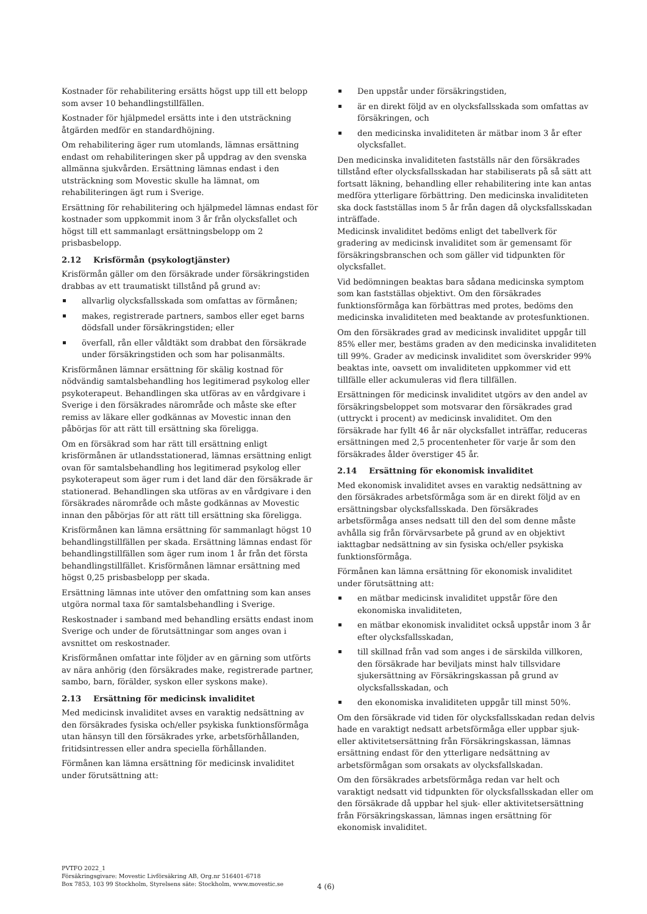Kostnader för rehabilitering ersätts högst upp till ett belopp som avser 10 behandlingstillfällen.
Kostnader för hjälpmedel ersätts inte i den utsträckning åtgärden medför en standardhöjning.
Om rehabilitering äger rum utomlands, lämnas ersättning endast om rehabiliteringen sker på uppdrag av den svenska allmänna sjukvården. Ersättning lämnas endast i den utsträckning som Movestic skulle ha lämnat, om rehabiliteringen ägt rum i Sverige.
Ersättning för rehabilitering och hjälpmedel lämnas endast för kostnader som uppkommit inom 3 år från olycksfallet och högst till ett sammanlagt ersättningsbelopp om 2 prisbasbelopp.
2.12 Krisförmån (psykologtjänster)
Krisförmån gäller om den försäkrade under försäkringstiden drabbas av ett traumatiskt tillstånd på grund av:
allvarlig olycksfallsskada som omfattas av förmånen;
makes, registrerade partners, sambos eller eget barns dödsfall under försäkringstiden; eller
överfall, rån eller våldtäkt som drabbat den försäkrade under försäkringstiden och som har polisanmälts.
Krisförmånen lämnar ersättning för skälig kostnad för nödvändig samtalsbehandling hos legitimerad psykolog eller psykoterapeut. Behandlingen ska utföras av en vårdgivare i Sverige i den försäkrades närområde och måste ske efter remiss av läkare eller godkännas av Movestic innan den påbörjas för att rätt till ersättning ska föreligga.
Om en försäkrad som har rätt till ersättning enligt krisförmånen är utlandsstationerad, lämnas ersättning enligt ovan för samtalsbehandling hos legitimerad psykolog eller psykoterapeut som äger rum i det land där den försäkrade är stationerad. Behandlingen ska utföras av en vårdgivare i den försäkrades närområde och måste godkännas av Movestic innan den påbörjas för att rätt till ersättning ska föreligga.
Krisförmånen kan lämna ersättning för sammanlagt högst 10 behandlingstillfällen per skada. Ersättning lämnas endast för behandlingstillfällen som äger rum inom 1 år från det första behandlingstillfället. Krisförmånen lämnar ersättning med högst 0,25 prisbasbelopp per skada.
Ersättning lämnas inte utöver den omfattning som kan anses utgöra normal taxa för samtalsbehandling i Sverige.
Reskostnader i samband med behandling ersätts endast inom Sverige och under de förutsättningar som anges ovan i avsnittet om reskostnader.
Krisförmånen omfattar inte följder av en gärning som utförts av nära anhörig (den försäkrades make, registrerade partner, sambo, barn, förälder, syskon eller syskons make).
2.13 Ersättning för medicinsk invaliditet
Med medicinsk invaliditet avses en varaktig nedsättning av den försäkrades fysiska och/eller psykiska funktionsförmåga utan hänsyn till den försäkrades yrke, arbetsförhållanden, fritidsintressen eller andra speciella förhållanden.
Förmånen kan lämna ersättning för medicinsk invaliditet under förutsättning att:
Den uppstår under försäkringstiden,
är en direkt följd av en olycksfallsskada som omfattas av försäkringen, och
den medicinska invaliditeten är mätbar inom 3 år efter olycksfallet.
Den medicinska invaliditeten fastställs när den försäkrades tillstånd efter olycksfallsskadan har stabiliserats på så sätt att fortsatt läkning, behandling eller rehabilitering inte kan antas medföra ytterligare förbättring. Den medicinska invaliditeten ska dock fastställas inom 5 år från dagen då olycksfallsskadan inträffade.
Medicinsk invaliditet bedöms enligt det tabellverk för gradering av medicinsk invaliditet som är gemensamt för försäkringsbranschen och som gäller vid tidpunkten för olycksfallet.
Vid bedömningen beaktas bara sådana medicinska symptom som kan fastställas objektivt. Om den försäkrades funktionsförmåga kan förbättras med protes, bedöms den medicinska invaliditeten med beaktande av protesfunktionen.
Om den försäkrades grad av medicinsk invaliditet uppgår till 85% eller mer, bestäms graden av den medicinska invaliditeten till 99%. Grader av medicinsk invaliditet som överskrider 99% beaktas inte, oavsett om invaliditeten uppkommer vid ett tillfälle eller ackumuleras vid flera tillfällen.
Ersättningen för medicinsk invaliditet utgörs av den andel av försäkringsbeloppet som motsvarar den försäkrades grad (uttryckt i procent) av medicinsk invaliditet. Om den försäkrade har fyllt 46 år när olycksfallet inträffar, reduceras ersättningen med 2,5 procentenheter för varje år som den försäkrades ålder överstiger 45 år.
2.14 Ersättning för ekonomisk invaliditet
Med ekonomisk invaliditet avses en varaktig nedsättning av den försäkrades arbetsförmåga som är en direkt följd av en ersättningsbar olycksfallsskada. Den försäkrades arbetsförmåga anses nedsatt till den del som denne måste avhålla sig från förvärvsarbete på grund av en objektivt iakttagbar nedsättning av sin fysiska och/eller psykiska funktionsförmåga.
Förmånen kan lämna ersättning för ekonomisk invaliditet under förutsättning att:
en mätbar medicinsk invaliditet uppstår före den ekonomiska invaliditeten,
en mätbar ekonomisk invaliditet också uppstår inom 3 år efter olycksfallsskadan,
till skillnad från vad som anges i de särskilda villkoren, den försäkrade har beviljats minst halv tillsvidare sjukersättning av Försäkringskassan på grund av olycksfallsskadan, och
den ekonomiska invaliditeten uppgår till minst 50%.
Om den försäkrade vid tiden för olycksfallsskadan redan delvis hade en varaktigt nedsatt arbetsförmåga eller uppbar sjuk- eller aktivitetsersättning från Försäkringskassan, lämnas ersättning endast för den ytterligare nedsättning av arbetsförmågan som orsakats av olycksfallskadan.
Om den försäkrades arbetsförmåga redan var helt och varaktigt nedsatt vid tidpunkten för olycksfallsskadan eller om den försäkrade då uppbar hel sjuk- eller aktivitetsersättning från Försäkringskassan, lämnas ingen ersättning för ekonomisk invaliditet.
PVTFO 2022_1
Försäkringsgivare: Movestic Livförsäkring AB, Org.nr 516401-6718
Box 7853, 103 99 Stockholm, Styrelsens säte: Stockholm, www.movestic.se
4 (6)